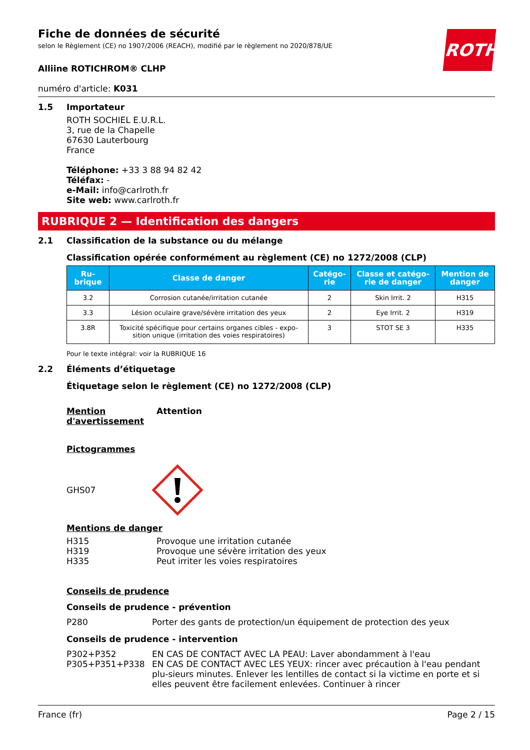Fiche de données de sécurité
selon le Règlement (CE) no 1907/2006 (REACH), modifié par le règlement no 2020/878/UE
ROTH
Alliine ROTICHROM® CLHP
numéro d'article: K031
1.5 Importateur
ROTH SOCHIEL E.U.R.L.
3, rue de la Chapelle
67630 Lauterbourg
France
Téléphone: +33 3 88 94 82 42
Téléfax: -
e-Mail: info@carlroth.fr
Site web: www.carlroth.fr
RUBRIQUE 2 — Identification des dangers
2.1 Classification de la substance ou du mélange
Classification opérée conformément au règlement (CE) no 1272/2008 (CLP)
| Ru- brique | Classe de danger | Catégo- rie | Classe et catégo- rie de danger | Mention de danger |
| --- | --- | --- | --- | --- |
| 3.2 | Corrosion cutanée/irritation cutanée | 2 | Skin Irrit. 2 | H315 |
| 3.3 | Lésion oculaire grave/sévère irritation des yeux | 2 | Eye Irrit. 2 | H319 |
| 3.8R | Toxicité spécifique pour certains organes cibles - expo- sition unique (irritation des voies respiratoires) | 3 | STOT SE 3 | H335 |
Pour le texte intégral: voir la RUBRIQUE 16
2.2 Éléments d’étiquetage
Étiquetage selon le règlement (CE) no 1272/2008 (CLP)
Mention
d'avertissement
Attention
Pictogrammes
GHS07
Mentions de danger
H315
H319
H335
Provoque une irritation cutanée
Provoque une sévère irritation des yeux
Peut irriter les voies respiratoires
Conseils de prudence
Conseils de prudence - prévention
P280 Porter des gants de protection/un équipement de protection des yeux
Conseils de prudence - intervention
P302+P352
P305+P351+P338
EN CAS DE CONTACT AVEC LA PEAU: Laver abondamment à l'eau
EN CAS DE CONTACT AVEC LES YEUX: rincer avec précaution à l'eau pendant plu-sieurs minutes. Enlever les lentilles de contact si la victime en porte et si elles peuvent être facilement enlevées. Continuer à rincer
France (fr) Page 2 / 15